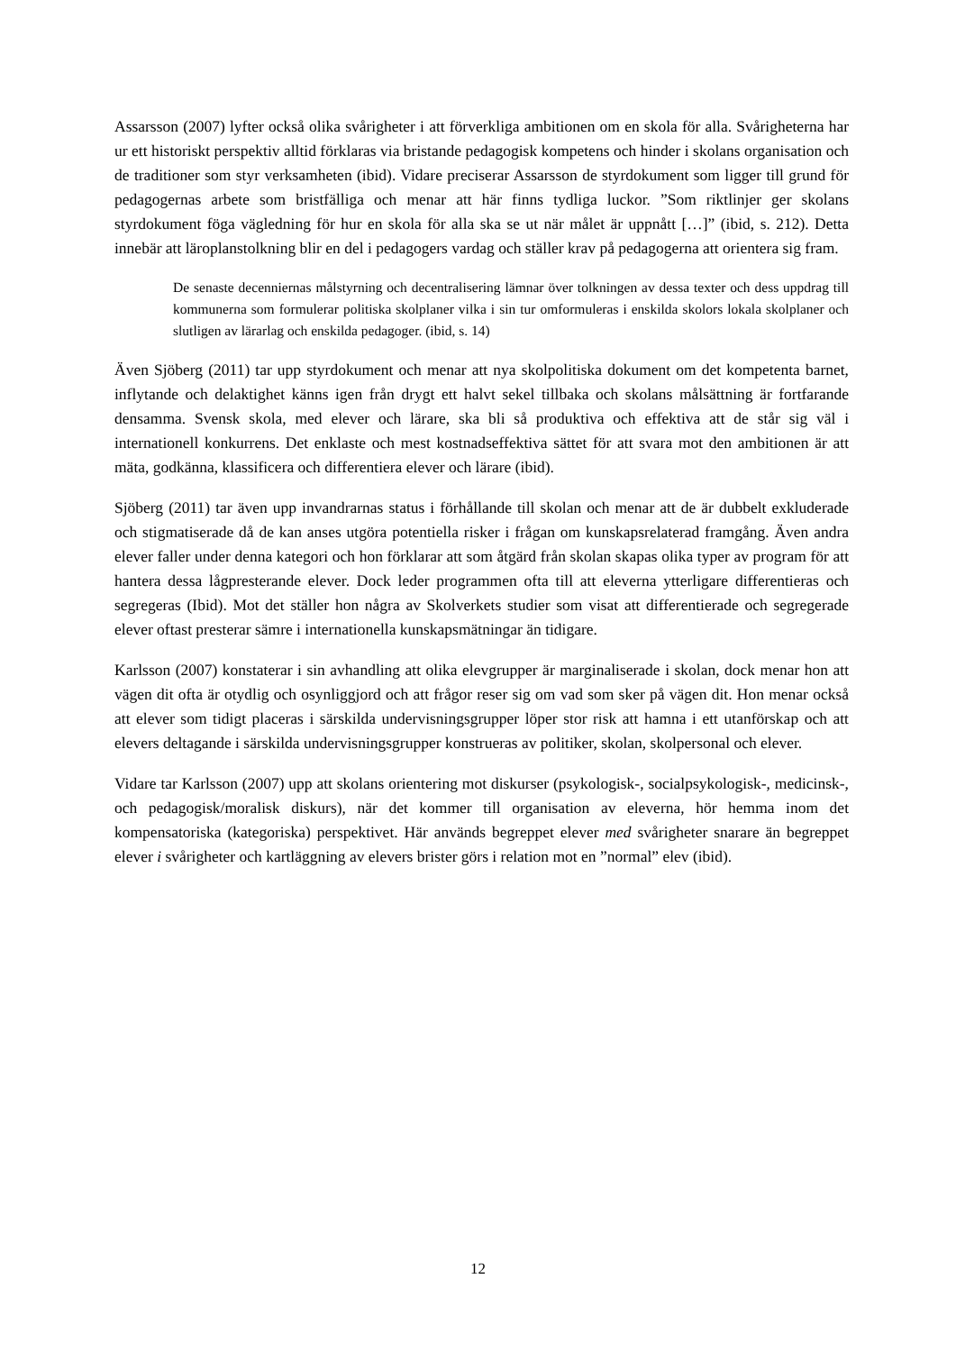Assarsson (2007) lyfter också olika svårigheter i att förverkliga ambitionen om en skola för alla. Svårigheterna har ur ett historiskt perspektiv alltid förklaras via bristande pedagogisk kompetens och hinder i skolans organisation och de traditioner som styr verksamheten (ibid). Vidare preciserar Assarsson de styrdokument som ligger till grund för pedagogernas arbete som bristfälliga och menar att här finns tydliga luckor. ”Som riktlinjer ger skolans styrdokument föga vägledning för hur en skola för alla ska se ut när målet är uppnått […]” (ibid, s. 212). Detta innebär att läroplanstolkning blir en del i pedagogers vardag och ställer krav på pedagogerna att orientera sig fram.
De senaste decenniernas målstyrning och decentralisering lämnar över tolkningen av dessa texter och dess uppdrag till kommunerna som formulerar politiska skolplaner vilka i sin tur omformuleras i enskilda skolors lokala skolplaner och slutligen av lärarlag och enskilda pedagoger. (ibid, s. 14)
Även Sjöberg (2011) tar upp styrdokument och menar att nya skolpolitiska dokument om det kompetenta barnet, inflytande och delaktighet känns igen från drygt ett halvt sekel tillbaka och skolans målsättning är fortfarande densamma. Svensk skola, med elever och lärare, ska bli så produktiva och effektiva att de står sig väl i internationell konkurrens. Det enklaste och mest kostnadseffektiva sättet för att svara mot den ambitionen är att mäta, godkänna, klassificera och differentiera elever och lärare (ibid).
Sjöberg (2011) tar även upp invandrarnas status i förhållande till skolan och menar att de är dubbelt exkluderade och stigmatiserade då de kan anses utgöra potentiella risker i frågan om kunskapsrelaterad framgång. Även andra elever faller under denna kategori och hon förklarar att som åtgärd från skolan skapas olika typer av program för att hantera dessa lågpresterande elever. Dock leder programmen ofta till att eleverna ytterligare differentieras och segregeras (Ibid). Mot det ställer hon några av Skolverkets studier som visat att differentierade och segregerade elever oftast presterar sämre i internationella kunskapsmätningar än tidigare.
Karlsson (2007) konstaterar i sin avhandling att olika elevgrupper är marginaliserade i skolan, dock menar hon att vägen dit ofta är otydlig och osynliggjord och att frågor reser sig om vad som sker på vägen dit. Hon menar också att elever som tidigt placeras i särskilda undervisningsgrupper löper stor risk att hamna i ett utanförskap och att elevers deltagande i särskilda undervisningsgrupper konstrueras av politiker, skolan, skolpersonal och elever.
Vidare tar Karlsson (2007) upp att skolans orientering mot diskurser (psykologisk-, socialpsykologisk-, medicinsk-, och pedagogisk/moralisk diskurs), när det kommer till organisation av eleverna, hör hemma inom det kompensatoriska (kategoriska) perspektivet. Här används begreppet elever med svårigheter snarare än begreppet elever i svårigheter och kartläggning av elevers brister görs i relation mot en ”normal” elev (ibid).
12